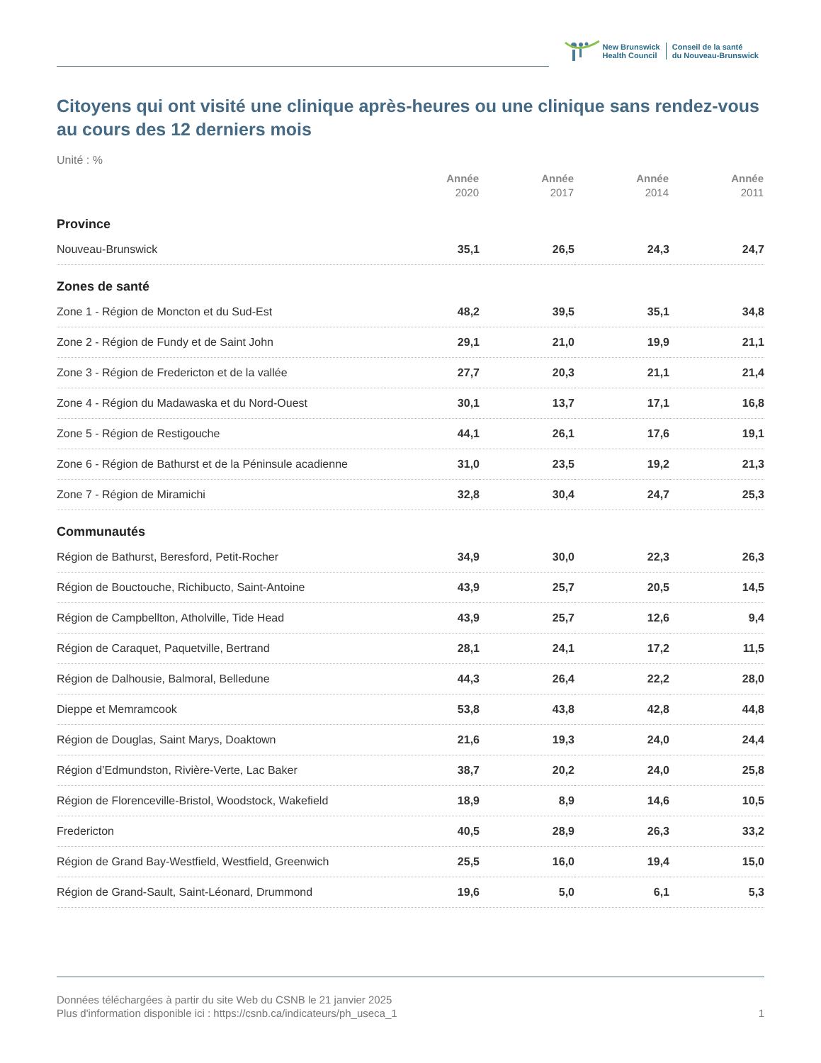New Brunswick
Health Council
Conseil de la santé
du Nouveau-Brunswick
Citoyens qui ont visité une clinique après-heures ou une clinique sans rendez-vous au cours des 12 derniers mois
Unité : %
| | Année 2020 | Année 2017 | Année 2014 | Année 2011 |
| --- | --- | --- | --- | --- |
| Province | | | | |
| Nouveau-Brunswick | 35,1 | 26,5 | 24,3 | 24,7 |
| Zones de santé | | | | |
| Zone 1 - Région de Moncton et du Sud-Est | 48,2 | 39,5 | 35,1 | 34,8 |
| Zone 2 - Région de Fundy et de Saint John | 29,1 | 21,0 | 19,9 | 21,1 |
| Zone 3 - Région de Fredericton et de la vallée | 27,7 | 20,3 | 21,1 | 21,4 |
| Zone 4 - Région du Madawaska et du Nord-Ouest | 30,1 | 13,7 | 17,1 | 16,8 |
| Zone 5 - Région de Restigouche | 44,1 | 26,1 | 17,6 | 19,1 |
| Zone 6 - Région de Bathurst et de la Péninsule acadienne | 31,0 | 23,5 | 19,2 | 21,3 |
| Zone 7 - Région de Miramichi | 32,8 | 30,4 | 24,7 | 25,3 |
| Communautés | | | | |
| Région de Bathurst, Beresford, Petit-Rocher | 34,9 | 30,0 | 22,3 | 26,3 |
| Région de Bouctouche, Richibucto, Saint-Antoine | 43,9 | 25,7 | 20,5 | 14,5 |
| Région de Campbellton, Atholville, Tide Head | 43,9 | 25,7 | 12,6 | 9,4 |
| Région de Caraquet, Paquetville, Bertrand | 28,1 | 24,1 | 17,2 | 11,5 |
| Région de Dalhousie, Balmoral, Belledune | 44,3 | 26,4 | 22,2 | 28,0 |
| Dieppe et Memramcook | 53,8 | 43,8 | 42,8 | 44,8 |
| Région de Douglas, Saint Marys, Doaktown | 21,6 | 19,3 | 24,0 | 24,4 |
| Région d’Edmundston, Rivière-Verte, Lac Baker | 38,7 | 20,2 | 24,0 | 25,8 |
| Région de Florenceville-Bristol, Woodstock, Wakefield | 18,9 | 8,9 | 14,6 | 10,5 |
| Fredericton | 40,5 | 28,9 | 26,3 | 33,2 |
| Région de Grand Bay-Westfield, Westfield, Greenwich | 25,5 | 16,0 | 19,4 | 15,0 |
| Région de Grand-Sault, Saint-Léonard, Drummond | 19,6 | 5,0 | 6,1 | 5,3 |
Données téléchargées à partir du site Web du CSNB le 21 janvier 2025
Plus d'information disponible ici : https://csnb.ca/indicateurs/ph_useca_1
1